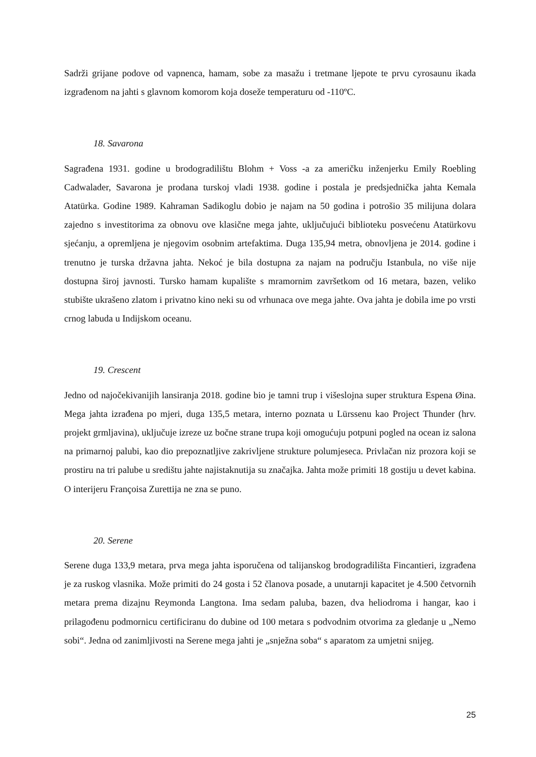Sadrži grijane podove od vapnenca, hamam, sobe za masažu i tretmane ljepote te prvu cyrosaunu ikada izgrađenom na jahti s glavnom komorom koja doseže temperaturu od -110ºC.
18. Savarona
Sagrađena 1931. godine u brodogradilištu Blohm + Voss -a za američku inženjerku Emily Roebling Cadwalader, Savarona je prodana turskoj vladi 1938. godine i postala je predsjednička jahta Kemala Atatürka. Godine 1989. Kahraman Sadikoglu dobio je najam na 50 godina i potrošio 35 milijuna dolara zajedno s investitorima za obnovu ove klasične mega jahte, uključujući biblioteku posvećenu Atatürkovu sjećanju, a opremljena je njegovim osobnim artefaktima. Duga 135,94 metra, obnovljena je 2014. godine i trenutno je turska državna jahta. Nekoć je bila dostupna za najam na području Istanbula, no više nije dostupna široj javnosti. Tursko hamam kupalište s mramornim završetkom od 16 metara, bazen, veliko stubište ukrašeno zlatom i privatno kino neki su od vrhunaca ove mega jahte. Ova jahta je dobila ime po vrsti crnog labuda u Indijskom oceanu.
19. Crescent
Jedno od najočekivanijih lansiranja 2018. godine bio je tamni trup i višeslojna super struktura Espena Øina. Mega jahta izrađena po mjeri, duga 135,5 metara, interno poznata u Lürssenu kao Project Thunder (hrv. projekt grmljavina), uključuje izreze uz bočne strane trupa koji omogućuju potpuni pogled na ocean iz salona na primarnoj palubi, kao dio prepoznatljive zakrivljene strukture polumjeseca. Privlačan niz prozora koji se prostiru na tri palube u središtu jahte najistaknutija su značajka. Jahta može primiti 18 gostiju u devet kabina. O interijeru Françoisa Zurettija ne zna se puno.
20. Serene
Serene duga 133,9 metara, prva mega jahta isporučena od talijanskog brodogradilišta Fincantieri, izgrađena je za ruskog vlasnika. Može primiti do 24 gosta i 52 članova posade, a unutarnji kapacitet je 4.500 četvornih metara prema dizajnu Reymonda Langtona. Ima sedam paluba, bazen, dva heliodroma i hangar, kao i prilagođenu podmornicu certificiranu do dubine od 100 metara s podvodnim otvorima za gledanje u „Nemo sobi“. Jedna od zanimljivosti na Serene mega jahti je „snježna soba“ s aparatom za umjetni snijeg.
25